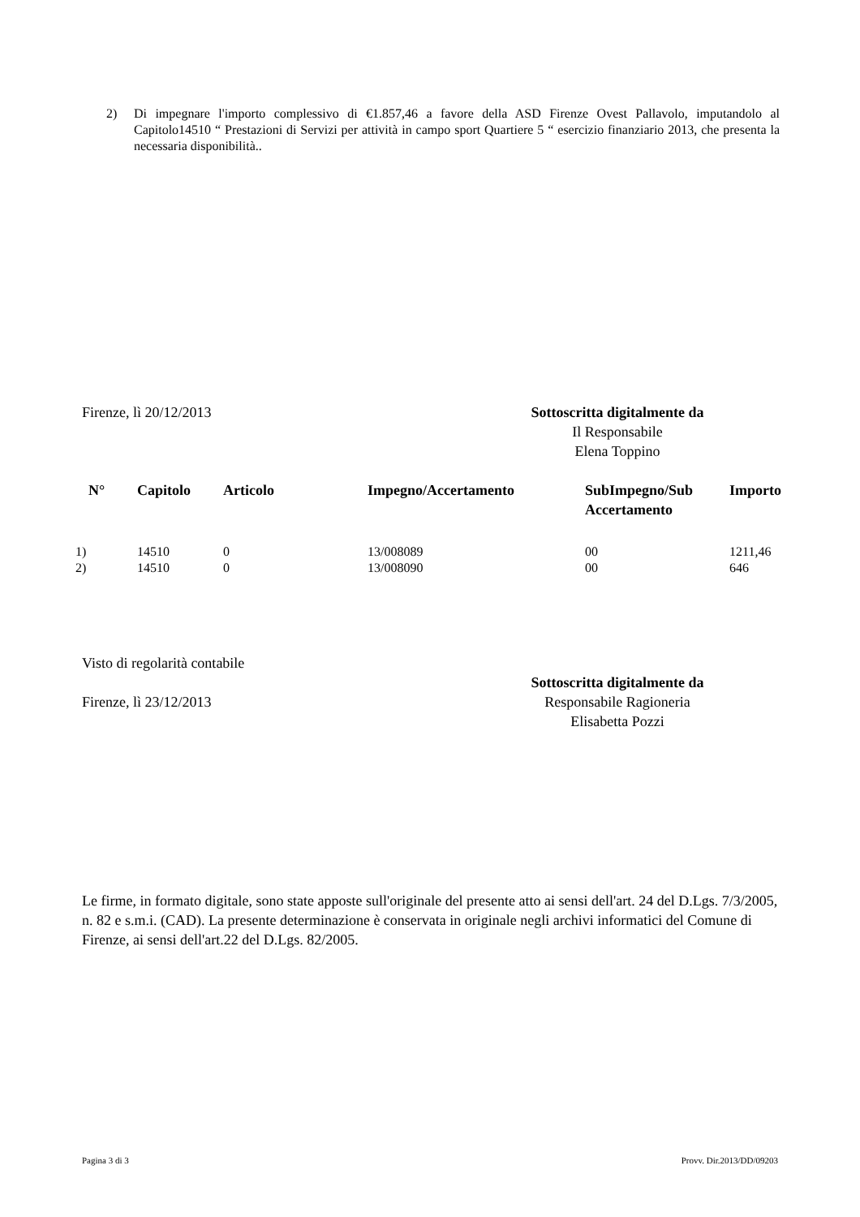2) Di impegnare l'importo complessivo di €1.857,46 a favore della ASD Firenze Ovest Pallavolo, imputandolo al Capitolo14510 “ Prestazioni di Servizi per attività in campo sport Quartiere 5 “ esercizio finanziario 2013, che presenta la necessaria disponibilità..
Firenze, lì 20/12/2013 Sottoscritta digitalmente da
Il Responsabile
Elena Toppino
| N° | Capitolo | Articolo | Impegno/Accertamento | SubImpegno/Sub Accertamento | Importo |
| --- | --- | --- | --- | --- | --- |
| 1) | 14510 | 0 | 13/008089 | 00 | 1211,46 |
| 2) | 14510 | 0 | 13/008090 | 00 | 646 |
Visto di regolarità contabile
Firenze, lì 23/12/2013 Sottoscritta digitalmente da
Responsabile Ragioneria
Elisabetta Pozzi
Le firme, in formato digitale, sono state apposte sull'originale del presente atto ai sensi dell'art. 24 del D.Lgs. 7/3/2005, n. 82 e s.m.i. (CAD). La presente determinazione è conservata in originale negli archivi informatici del Comune di Firenze, ai sensi dell'art.22 del D.Lgs. 82/2005.
Pagina 3 di 3 Provv. Dir.2013/DD/09203